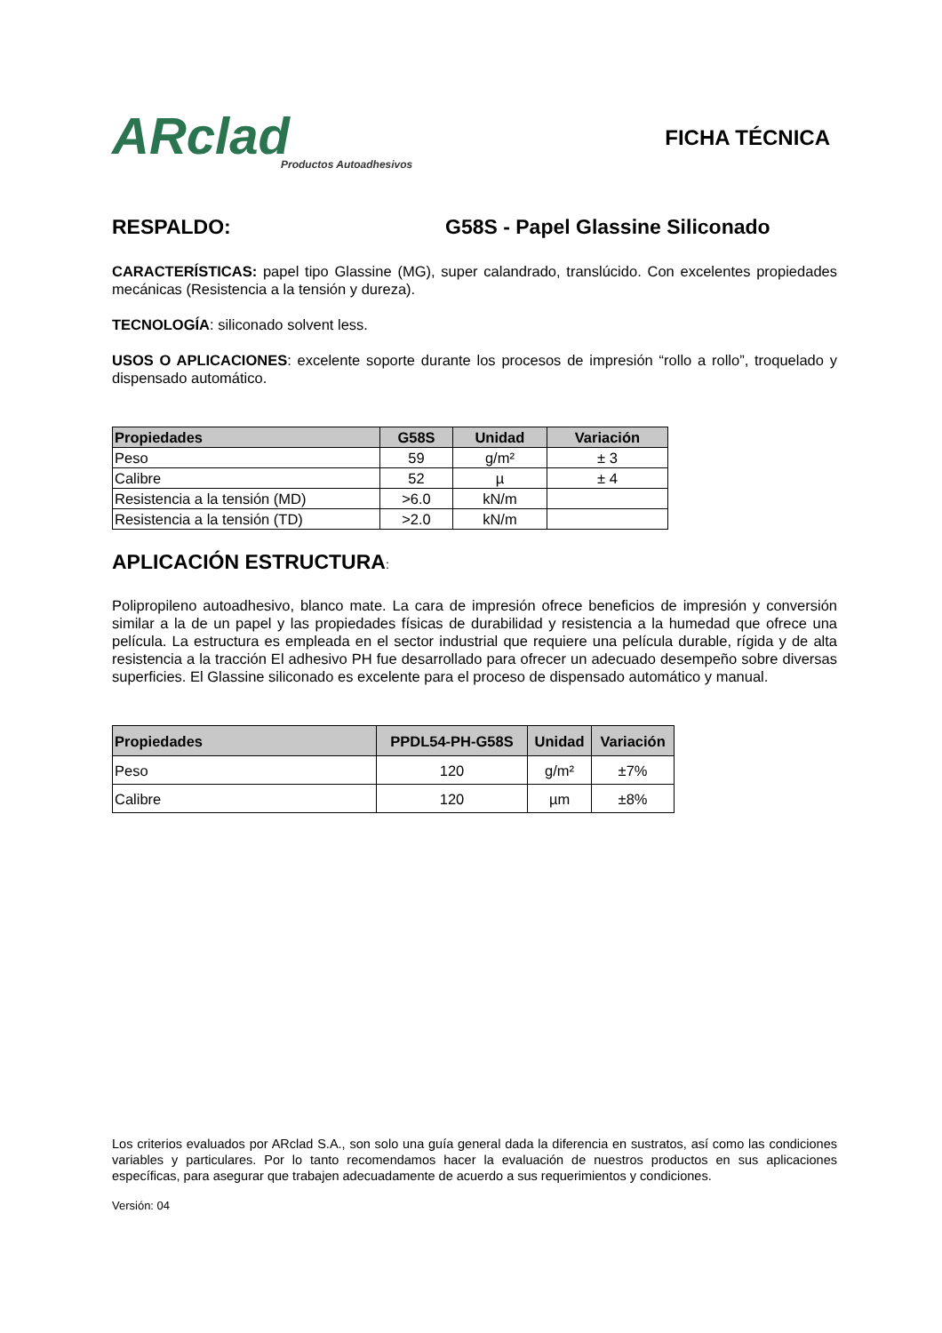ARclad
Productos Autoadhesivos
FICHA TÉCNICA
RESPALDO: G58S - Papel Glassine Siliconado
CARACTERÍSTICAS: papel tipo Glassine (MG), super calandrado, translúcido. Con excelentes propiedades mecánicas (Resistencia a la tensión y dureza).
TECNOLOGÍA: siliconado solvent less.
USOS O APLICACIONES: excelente soporte durante los procesos de impresión “rollo a rollo”, troquelado y dispensado automático.
| Propiedades | G58S | Unidad | Variación |
| --- | --- | --- | --- |
| Peso | 59 | g/m² | ± 3 |
| Calibre | 52 | µ | ± 4 |
| Resistencia a la tensión (MD) | >6.0 | kN/m | |
| Resistencia a la tensión (TD) | >2.0 | kN/m | |
APLICACIÓN ESTRUCTURA:
Polipropileno autoadhesivo, blanco mate. La cara de impresión ofrece beneficios de impresión y conversión similar a la de un papel y las propiedades físicas de durabilidad y resistencia a la humedad que ofrece una película. La estructura es empleada en el sector industrial que requiere una película durable, rígida y de alta resistencia a la tracción El adhesivo PH fue desarrollado para ofrecer un adecuado desempeño sobre diversas superficies. El Glassine siliconado es excelente para el proceso de dispensado automático y manual.
| Propiedades | PPDL54-PH-G58S | Unidad | Variación |
| --- | --- | --- | --- |
| Peso | 120 | g/m² | ±7% |
| Calibre | 120 | µm | ±8% |
Los criterios evaluados por ARclad S.A., son solo una guía general dada la diferencia en sustratos, así como las condiciones variables y particulares. Por lo tanto recomendamos hacer la evaluación de nuestros productos en sus aplicaciones específicas, para asegurar que trabajen adecuadamente de acuerdo a sus requerimientos y condiciones.
Versión: 04